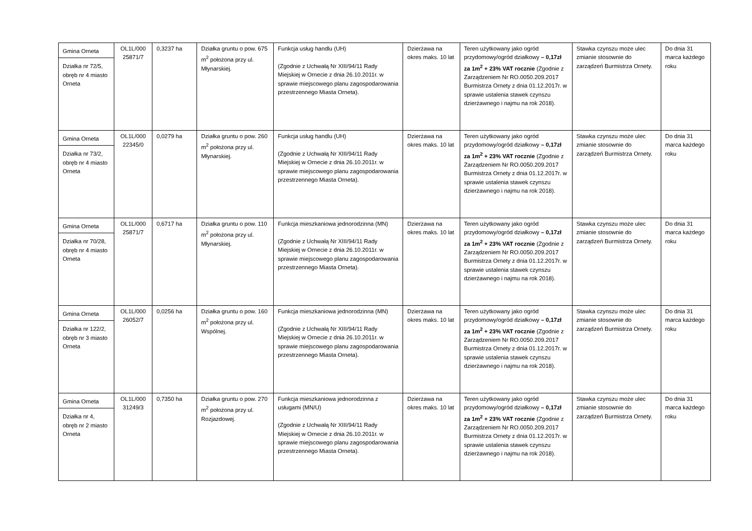| Gmina Orneta Działka nr 72/5, obręb nr 4 miasto Orneta | OL1L/000 25871/7 | 0,3237 ha | Działka gruntu o pow. 675 m<sup>2</sup> położona przy ul. Młynarskiej. | Funkcja usług handlu (UH) (Zgodnie z Uchwałą Nr XIII/94/11 Rady Miejskiej w Ornecie z dnia 26.10.2011r. w sprawie miejscowego planu zagospodarowania przestrzennego Miasta Orneta). | Dzierżawa na okres maks. 10 lat | Teren użytkowany jako ogród przydomowy/ogród działkowy – 0,17zł za 1m<sup>2</sup> + 23% VAT rocznie (Zgodnie z Zarządzeniem Nr RO.0050.209.2017 Burmistrza Ornety z dnia 01.12.2017r. w sprawie ustalenia stawek czynszu dzierżawnego i najmu na rok 2018). | Stawka czynszu może ulec zmianie stosownie do zarządzeń Burmistrza Ornety. | Do dnia 31 marca każdego roku |
| Gmina Orneta Działka nr 73/2, obręb nr 4 miasto Orneta | OL1L/000 22345/0 | 0,0279 ha | Działka gruntu o pow. 260 m<sup>2</sup> położona przy ul. Młynarskiej. | Funkcja usług handlu (UH) (Zgodnie z Uchwałą Nr XIII/94/11 Rady Miejskiej w Ornecie z dnia 26.10.2011r. w sprawie miejscowego planu zagospodarowania przestrzennego Miasta Orneta). | Dzierżawa na okres maks. 10 lat | Teren użytkowany jako ogród przydomowy/ogród działkowy – 0,17zł za 1m<sup>2</sup> + 23% VAT rocznie (Zgodnie z Zarządzeniem Nr RO.0050.209.2017 Burmistrza Ornety z dnia 01.12.2017r. w sprawie ustalenia stawek czynszu dzierżawnego i najmu na rok 2018). | Stawka czynszu może ulec zmianie stosownie do zarządzeń Burmistrza Ornety. | Do dnia 31 marca każdego roku |
| Gmina Orneta Działka nr 70/28, obręb nr 4 miasto Orneta | OL1L/000 25871/7 | 0,6717 ha | Działka gruntu o pow. 110 m<sup>2</sup> położona przy ul. Młynarskiej. | Funkcja mieszkaniowa jednorodzinna (MN) (Zgodnie z Uchwałą Nr XIII/94/11 Rady Miejskiej w Ornecie z dnia 26.10.2011r. w sprawie miejscowego planu zagospodarowania przestrzennego Miasta Orneta). | Dzierżawa na okres maks. 10 lat | Teren użytkowany jako ogród przydomowy/ogród działkowy – 0,17zł za 1m<sup>2</sup> + 23% VAT rocznie (Zgodnie z Zarządzeniem Nr RO.0050.209.2017 Burmistrza Ornety z dnia 01.12.2017r. w sprawie ustalenia stawek czynszu dzierżawnego i najmu na rok 2018). | Stawka czynszu może ulec zmianie stosownie do zarządzeń Burmistrza Ornety. | Do dnia 31 marca każdego roku |
| Gmina Orneta Działka nr 122/2, obręb nr 3 miasto Orneta | OL1L/000 26052/7 | 0,0256 ha | Działka gruntu o pow. 160 m<sup>2</sup> położona przy ul. Wspólnej. | Funkcja mieszkaniowa jednorodzinna (MN) (Zgodnie z Uchwałą Nr XIII/94/11 Rady Miejskiej w Ornecie z dnia 26.10.2011r. w sprawie miejscowego planu zagospodarowania przestrzennego Miasta Orneta). | Dzierżawa na okres maks. 10 lat | Teren użytkowany jako ogród przydomowy/ogród działkowy – 0,17zł za 1m<sup>2</sup> + 23% VAT rocznie (Zgodnie z Zarządzeniem Nr RO.0050.209.2017 Burmistrza Ornety z dnia 01.12.2017r. w sprawie ustalenia stawek czynszu dzierżawnego i najmu na rok 2018). | Stawka czynszu może ulec zmianie stosownie do zarządzeń Burmistrza Ornety. | Do dnia 31 marca każdego roku |
| Gmina Orneta Działka nr 4, obręb nr 2 miasto Orneta | OL1L/000 31249/3 | 0,7350 ha | Działka gruntu o pow. 270 m<sup>2</sup> położona przy ul. Rozjazdowej. | Funkcja mieszkaniowa jednorodzinna z usługami (MN/U) (Zgodnie z Uchwałą Nr XIII/94/11 Rady Miejskiej w Ornecie z dnia 26.10.2011r. w sprawie miejscowego planu zagospodarowania przestrzennego Miasta Orneta). | Dzierżawa na okres maks. 10 lat | Teren użytkowany jako ogród przydomowy/ogród działkowy – 0,17zł za 1m<sup>2</sup> + 23% VAT rocznie (Zgodnie z Zarządzeniem Nr RO.0050.209.2017 Burmistrza Ornety z dnia 01.12.2017r. w sprawie ustalenia stawek czynszu dzierżawnego i najmu na rok 2018). | Stawka czynszu może ulec zmianie stosownie do zarządzeń Burmistrza Ornety. | Do dnia 31 marca każdego roku |